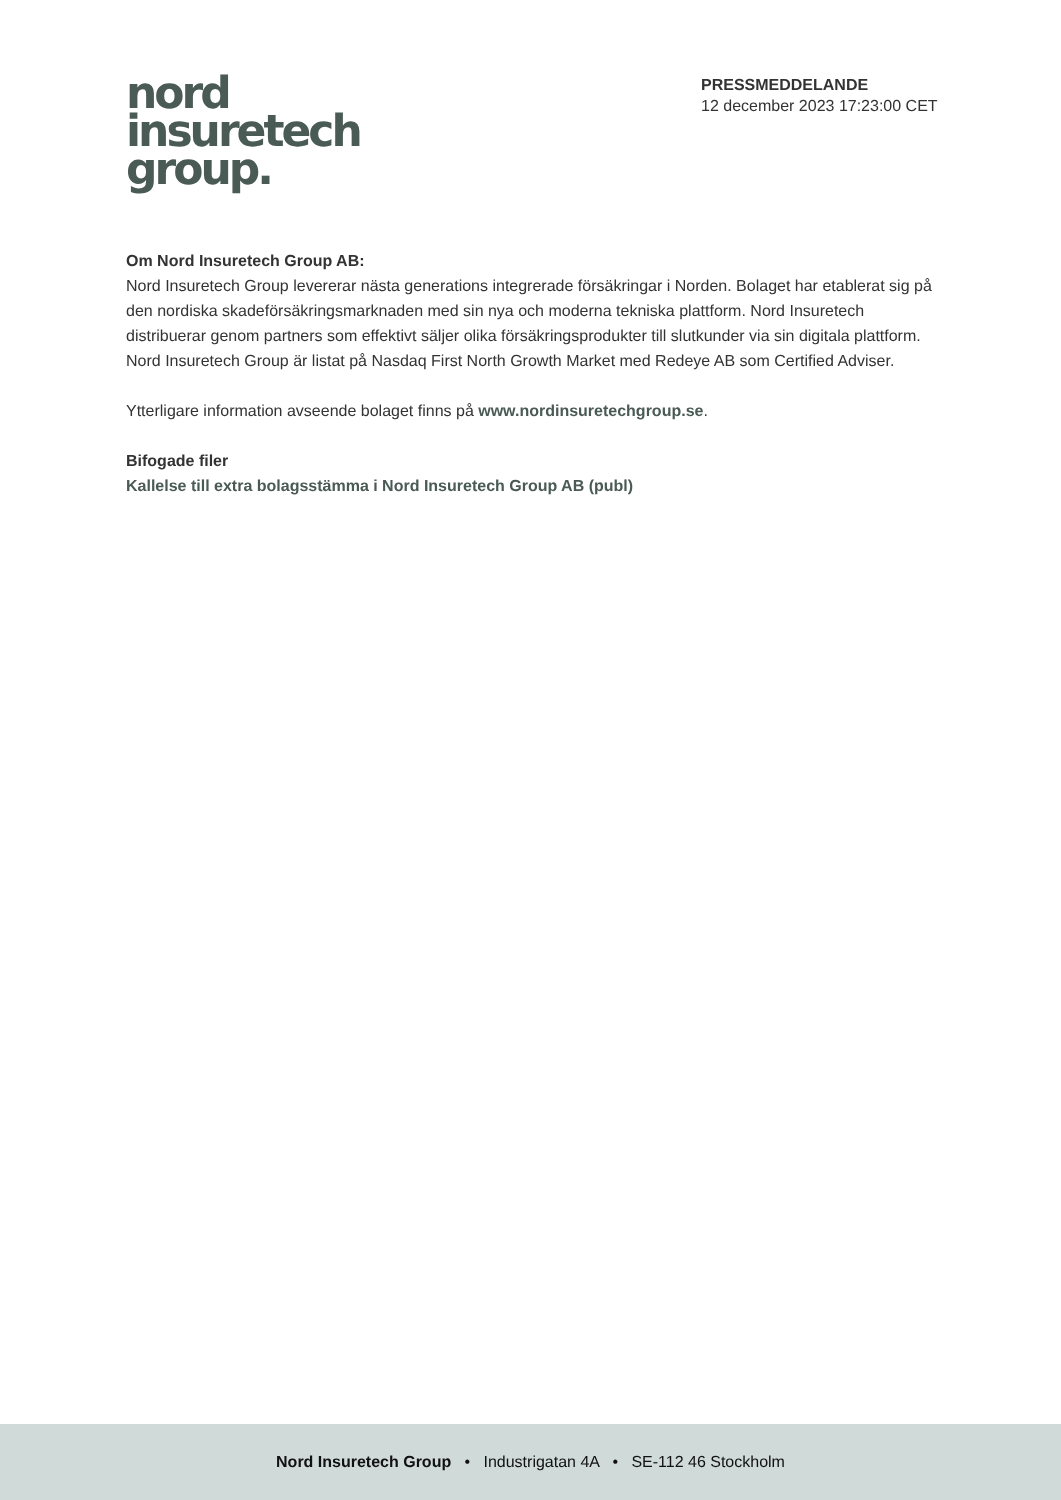nord
insuretech
group.
PRESSMEDDELANDE
12 december 2023 17:23:00 CET
Om Nord Insuretech Group AB:
Nord Insuretech Group levererar nästa generations integrerade försäkringar i Norden. Bolaget har etablerat sig på den nordiska skadeförsäkringsmarknaden med sin nya och moderna tekniska plattform. Nord Insuretech distribuerar genom partners som effektivt säljer olika försäkringsprodukter till slutkunder via sin digitala plattform. Nord Insuretech Group är listat på Nasdaq First North Growth Market med Redeye AB som Certified Adviser.
Ytterligare information avseende bolaget finns på www.nordinsuretechgroup.se.
Bifogade filer
Kallelse till extra bolagsstämma i Nord Insuretech Group AB (publ)
Nord Insuretech Group • Industrigatan 4A • SE-112 46 Stockholm